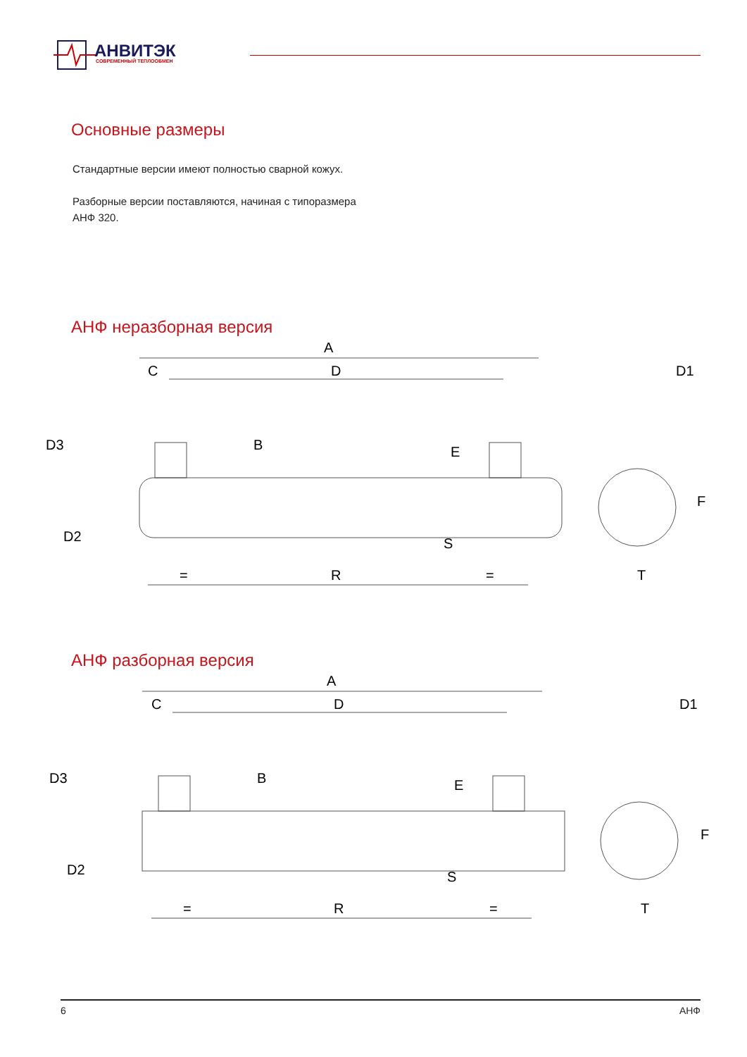АНВИТЭК
СОВРЕМЕННЫЙ ТЕПЛООБМЕН
Основные размеры
Стандартные версии имеют полностью сварной кожух.
Разборные версии поставляются, начиная с типоразмера
АНФ 320.
АНФ неразборная версия
A
D
C
D1
R
T
D3
D2
B
E
S
F
=
=
АНФ разборная версия
A
D
C
D1
R
T
D3
D2
B
E
S
F
=
=
6 АНФ